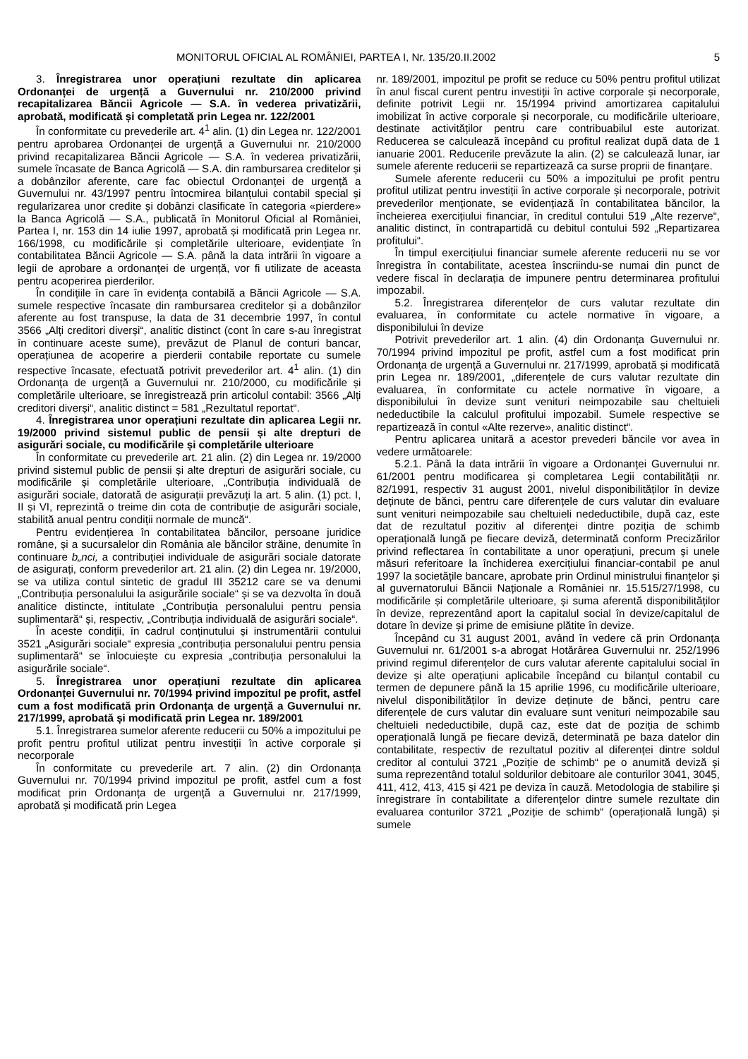MONITORUL OFICIAL AL ROMÂNIEI, PARTEA I, Nr. 135/20.II.2002 5
3. Înregistrarea unor operațiuni rezultate din aplicarea Ordonanței de urgență a Guvernului nr. 210/2000 privind recapitalizarea Băncii Agricole — S.A. în vederea privatizării, aprobată, modificată și completată prin Legea nr. 122/2001
În conformitate cu prevederile art. 4<sup>1</sup> alin. (1) din Legea nr. 122/2001 pentru aprobarea Ordonanței de urgență a Guvernului nr. 210/2000 privind recapitalizarea Băncii Agricole — S.A. în vederea privatizării, sumele încasate de Banca Agricolă — S.A. din rambursarea creditelor și a dobânzilor aferente, care fac obiectul Ordonanței de urgență a Guvernului nr. 43/1997 pentru întocmirea bilanțului contabil special și regularizarea unor credite și dobânzi clasificate în categoria «pierdere» la Banca Agricolă — S.A., publicată în Monitorul Oficial al României, Partea I, nr. 153 din 14 iulie 1997, aprobată și modificată prin Legea nr. 166/1998, cu modificările și completările ulterioare, evidențiate în contabilitatea Băncii Agricole — S.A. până la data intrării în vigoare a legii de aprobare a ordonanței de urgență, vor fi utilizate de aceasta pentru acoperirea pierderilor.
În condițiile în care în evidența contabilă a Băncii Agricole — S.A. sumele respective încasate din rambursarea creditelor și a dobânzilor aferente au fost transpuse, la data de 31 decembrie 1997, în contul 3566 „Alți creditori diverși“, analitic distinct (cont în care s-au înregistrat în continuare aceste sume), prevăzut de Planul de conturi bancar, operațiunea de acoperire a pierderii contabile reportate cu sumele respective încasate, efectuată potrivit prevederilor art. 4<sup>1</sup> alin. (1) din Ordonanța de urgență a Guvernului nr. 210/2000, cu modificările și completările ulterioare, se înregistrează prin articolul contabil: 3566 „Alți creditori diverși“, analitic distinct = 581 „Rezultatul reportat“.
4. Înregistrarea unor operațiuni rezultate din aplicarea Legii nr. 19/2000 privind sistemul public de pensii și alte drepturi de asigurări sociale, cu modificările și completările ulterioare
În conformitate cu prevederile art. 21 alin. (2) din Legea nr. 19/2000 privind sistemul public de pensii și alte drepturi de asigurări sociale, cu modificările și completările ulterioare, „Contribuția individuală de asigurări sociale, datorată de asigurații prevăzuți la art. 5 alin. (1) pct. I, II și VI, reprezintă o treime din cota de contribuție de asigurări sociale, stabilită anual pentru condiții normale de muncă“.
Pentru evidențierea în contabilitatea băncilor, persoane juridice române, și a sucursalelor din România ale băncilor străine, denumite în continuare b„nci, a contribuției individuale de asigurări sociale datorate de asigurați, conform prevederilor art. 21 alin. (2) din Legea nr. 19/2000, se va utiliza contul sintetic de gradul III 35212 care se va denumi „Contribuția personalului la asigurările sociale“ și se va dezvolta în două analitice distincte, intitulate „Contribuția personalului pentru pensia suplimentară“ și, respectiv, „Contribuția individuală de asigurări sociale“.
În aceste condiții, în cadrul conținutului și instrumentării contului 3521 „Asigurări sociale“ expresia „contribuția personalului pentru pensia suplimentară“ se înlocuiește cu expresia „contribuția personalului la asigurările sociale“.
5. Înregistrarea unor operațiuni rezultate din aplicarea Ordonanței Guvernului nr. 70/1994 privind impozitul pe profit, astfel cum a fost modificată prin Ordonanța de urgență a Guvernului nr. 217/1999, aprobată și modificată prin Legea nr. 189/2001
5.1. Înregistrarea sumelor aferente reducerii cu 50% a impozitului pe profit pentru profitul utilizat pentru investiții în active corporale și necorporale
În conformitate cu prevederile art. 7 alin. (2) din Ordonanța Guvernului nr. 70/1994 privind impozitul pe profit, astfel cum a fost modificat prin Ordonanța de urgență a Guvernului nr. 217/1999, aprobată și modificată prin Legea
nr. 189/2001, impozitul pe profit se reduce cu 50% pentru profitul utilizat în anul fiscal curent pentru investiții în active corporale și necorporale, definite potrivit Legii nr. 15/1994 privind amortizarea capitalului imobilizat în active corporale și necorporale, cu modificările ulterioare, destinate activităților pentru care contribuabilul este autorizat. Reducerea se calculează începând cu profitul realizat după data de 1 ianuarie 2001. Reducerile prevăzute la alin. (2) se calculează lunar, iar sumele aferente reducerii se repartizează ca surse proprii de finanțare.
Sumele aferente reducerii cu 50% a impozitului pe profit pentru profitul utilizat pentru investiții în active corporale și necorporale, potrivit prevederilor menționate, se evidențiază în contabilitatea băncilor, la încheierea exercițiului financiar, în creditul contului 519 „Alte rezerve“, analitic distinct, în contrapartidă cu debitul contului 592 „Repartizarea profitului“.
În timpul exercițiului financiar sumele aferente reducerii nu se vor înregistra în contabilitate, acestea înscriindu-se numai din punct de vedere fiscal în declarația de impunere pentru determinarea profitului impozabil.
5.2. Înregistrarea diferențelor de curs valutar rezultate din evaluarea, în conformitate cu actele normative în vigoare, a disponibilului în devize
Potrivit prevederilor art. 1 alin. (4) din Ordonanța Guvernului nr. 70/1994 privind impozitul pe profit, astfel cum a fost modificat prin Ordonanța de urgență a Guvernului nr. 217/1999, aprobată și modificată prin Legea nr. 189/2001, „diferențele de curs valutar rezultate din evaluarea, în conformitate cu actele normative în vigoare, a disponibilului în devize sunt venituri neimpozabile sau cheltuieli nedeductibile la calculul profitului impozabil. Sumele respective se repartizează în contul «Alte rezerve», analitic distinct“.
Pentru aplicarea unitară a acestor prevederi băncile vor avea în vedere următoarele:
5.2.1. Până la data intrării în vigoare a Ordonanței Guvernului nr. 61/2001 pentru modificarea și completarea Legii contabilității nr. 82/1991, respectiv 31 august 2001, nivelul disponibilităților în devize deținute de bănci, pentru care diferențele de curs valutar din evaluare sunt venituri neimpozabile sau cheltuieli nedeductibile, după caz, este dat de rezultatul pozitiv al diferenței dintre poziția de schimb operațională lungă pe fiecare deviză, determinată conform Precizărilor privind reflectarea în contabilitate a unor operațiuni, precum și unele măsuri referitoare la închiderea exercițiului financiar-contabil pe anul 1997 la societățile bancare, aprobate prin Ordinul ministrului finanțelor și al guvernatorului Băncii Naționale a României nr. 15.515/27/1998, cu modificările și completările ulterioare, și suma aferentă disponibilităților în devize, reprezentând aport la capitalul social în devize/capitalul de dotare în devize și prime de emisiune plătite în devize.
Începând cu 31 august 2001, având în vedere că prin Ordonanța Guvernului nr. 61/2001 s-a abrogat Hotărârea Guvernului nr. 252/1996 privind regimul diferențelor de curs valutar aferente capitalului social în devize și alte operațiuni aplicabile începând cu bilanțul contabil cu termen de depunere până la 15 aprilie 1996, cu modificările ulterioare, nivelul disponibilităților în devize deținute de bănci, pentru care diferențele de curs valutar din evaluare sunt venituri neimpozabile sau cheltuieli nedeductibile, după caz, este dat de poziția de schimb operațională lungă pe fiecare deviză, determinată pe baza datelor din contabilitate, respectiv de rezultatul pozitiv al diferenței dintre soldul creditor al contului 3721 „Poziție de schimb“ pe o anumită deviză și suma reprezentând totalul soldurilor debitoare ale conturilor 3041, 3045, 411, 412, 413, 415 și 421 pe deviza în cauză. Metodologia de stabilire și înregistrare în contabilitate a diferențelor dintre sumele rezultate din evaluarea conturilor 3721 „Poziție de schimb“ (operațională lungă) și sumele